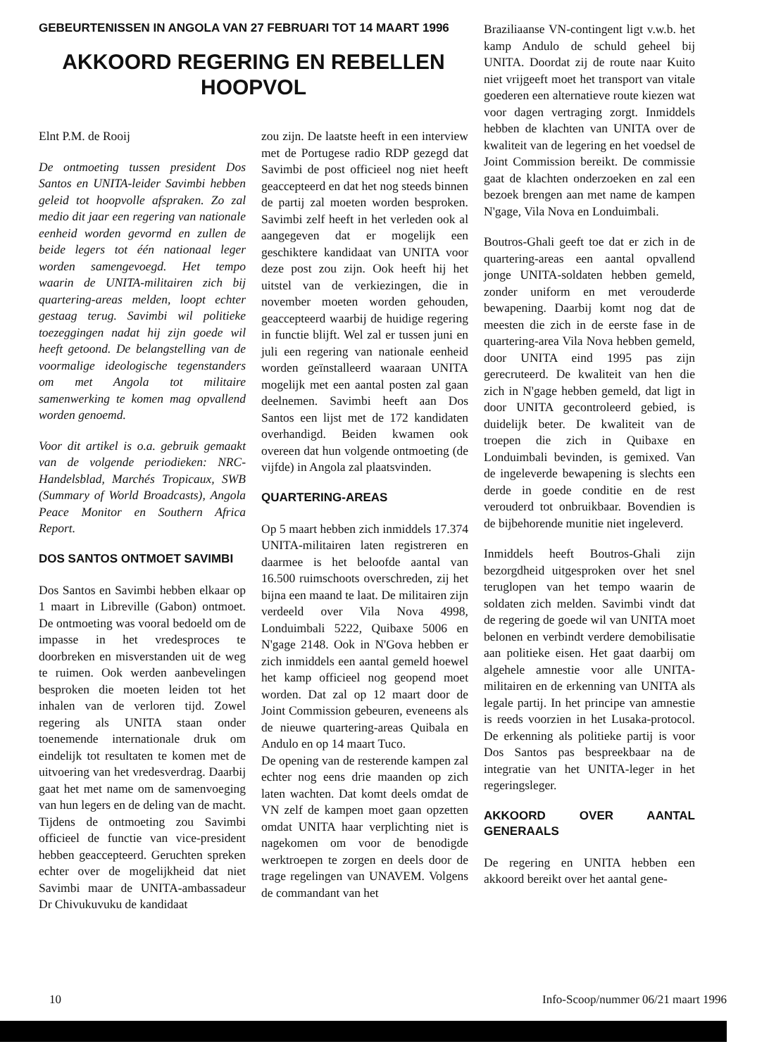GEBEURTENISSEN IN ANGOLA VAN 27 FEBRUARI TOT 14 MAART 1996
AKKOORD REGERING EN REBELLEN HOOPVOL
Elnt P.M. de Rooij
De ontmoeting tussen president Dos Santos en UNITA-leider Savimbi hebben geleid tot hoopvolle afspraken. Zo zal medio dit jaar een regering van nationale eenheid worden gevormd en zullen de beide legers tot één nationaal leger worden samengevoegd. Het tempo waarin de UNITA-militairen zich bij quartering-areas melden, loopt echter gestaag terug. Savimbi wil politieke toezeggingen nadat hij zijn goede wil heeft getoond. De belangstelling van de voormalige ideologische tegenstanders om met Angola tot militaire samenwerking te komen mag opvallend worden genoemd.
Voor dit artikel is o.a. gebruik gemaakt van de volgende periodieken: NRC-Handelsblad, Marchés Tropicaux, SWB (Summary of World Broadcasts), Angola Peace Monitor en Southern Africa Report.
DOS SANTOS ONTMOET SAVIMBI
Dos Santos en Savimbi hebben elkaar op 1 maart in Libreville (Gabon) ontmoet. De ontmoeting was vooral bedoeld om de impasse in het vredesproces te doorbreken en misverstanden uit de weg te ruimen. Ook werden aanbevelingen besproken die moeten leiden tot het inhalen van de verloren tijd. Zowel regering als UNITA staan onder toenemende internationale druk om eindelijk tot resultaten te komen met de uitvoering van het vredesverdrag. Daarbij gaat het met name om de samenvoeging van hun legers en de deling van de macht.
Tijdens de ontmoeting zou Savimbi officieel de functie van vice-president hebben geaccepteerd. Geruchten spreken echter over de mogelijkheid dat niet Savimbi maar de UNITA-ambassadeur Dr Chivukuvuku de kandidaat
zou zijn. De laatste heeft in een interview met de Portugese radio RDP gezegd dat Savimbi de post officieel nog niet heeft geaccepteerd en dat het nog steeds binnen de partij zal moeten worden besproken. Savimbi zelf heeft in het verleden ook al aangegeven dat er mogelijk een geschiktere kandidaat van UNITA voor deze post zou zijn. Ook heeft hij het uitstel van de verkiezingen, die in november moeten worden gehouden, geaccepteerd waarbij de huidige regering in functie blijft. Wel zal er tussen juni en juli een regering van nationale eenheid worden geïnstalleerd waaraan UNITA mogelijk met een aantal posten zal gaan deelnemen. Savimbi heeft aan Dos Santos een lijst met de 172 kandidaten overhandigd. Beiden kwamen ook overeen dat hun volgende ontmoeting (de vijfde) in Angola zal plaatsvinden.
QUARTERING-AREAS
Op 5 maart hebben zich inmiddels 17.374 UNITA-militairen laten registreren en daarmee is het beloofde aantal van 16.500 ruimschoots overschreden, zij het bijna een maand te laat. De militairen zijn verdeeld over Vila Nova 4998, Londuimbali 5222, Quibaxe 5006 en N'gage 2148. Ook in N'Gova hebben er zich inmiddels een aantal gemeld hoewel het kamp officieel nog geopend moet worden. Dat zal op 12 maart door de Joint Commission gebeuren, eveneens als de nieuwe quartering-areas Quibala en Andulo en op 14 maart Tuco.
De opening van de resterende kampen zal echter nog eens drie maanden op zich laten wachten. Dat komt deels omdat de VN zelf de kampen moet gaan opzetten omdat UNITA haar verplichting niet is nagekomen om voor de benodigde werktroepen te zorgen en deels door de trage regelingen van UNAVEM. Volgens de commandant van het
Braziliaanse VN-contingent ligt v.w.b. het kamp Andulo de schuld geheel bij UNITA. Doordat zij de route naar Kuito niet vrijgeeft moet het transport van vitale goederen een alternatieve route kiezen wat voor dagen vertraging zorgt. Inmiddels hebben de klachten van UNITA over de kwaliteit van de legering en het voedsel de Joint Commission bereikt. De commissie gaat de klachten onderzoeken en zal een bezoek brengen aan met name de kampen N'gage, Vila Nova en Londuimbali.
Boutros-Ghali geeft toe dat er zich in de quartering-areas een aantal opvallend jonge UNITA-soldaten hebben gemeld, zonder uniform en met verouderde bewapening. Daarbij komt nog dat de meesten die zich in de eerste fase in de quartering-area Vila Nova hebben gemeld, door UNITA eind 1995 pas zijn gerecruteerd. De kwaliteit van hen die zich in N'gage hebben gemeld, dat ligt in door UNITA gecontroleerd gebied, is duidelijk beter. De kwaliteit van de troepen die zich in Quibaxe en Londuimbali bevinden, is gemixed. Van de ingeleverde bewapening is slechts een derde in goede conditie en de rest verouderd tot onbruikbaar. Bovendien is de bijbehorende munitie niet ingeleverd.
Inmiddels heeft Boutros-Ghali zijn bezorgdheid uitgesproken over het snel teruglopen van het tempo waarin de soldaten zich melden. Savimbi vindt dat de regering de goede wil van UNITA moet belonen en verbindt verdere demobilisatie aan politieke eisen. Het gaat daarbij om algehele amnestie voor alle UNITA-militairen en de erkenning van UNITA als legale partij. In het principe van amnestie is reeds voorzien in het Lusaka-protocol. De erkenning als politieke partij is voor Dos Santos pas bespreekbaar na de integratie van het UNITA-leger in het regeringsleger.
AKKOORD OVER AANTAL GENERAALS
De regering en UNITA hebben een akkoord bereikt over het aantal gene-
10 Info-Scoop/nummer 06/21 maart 1996